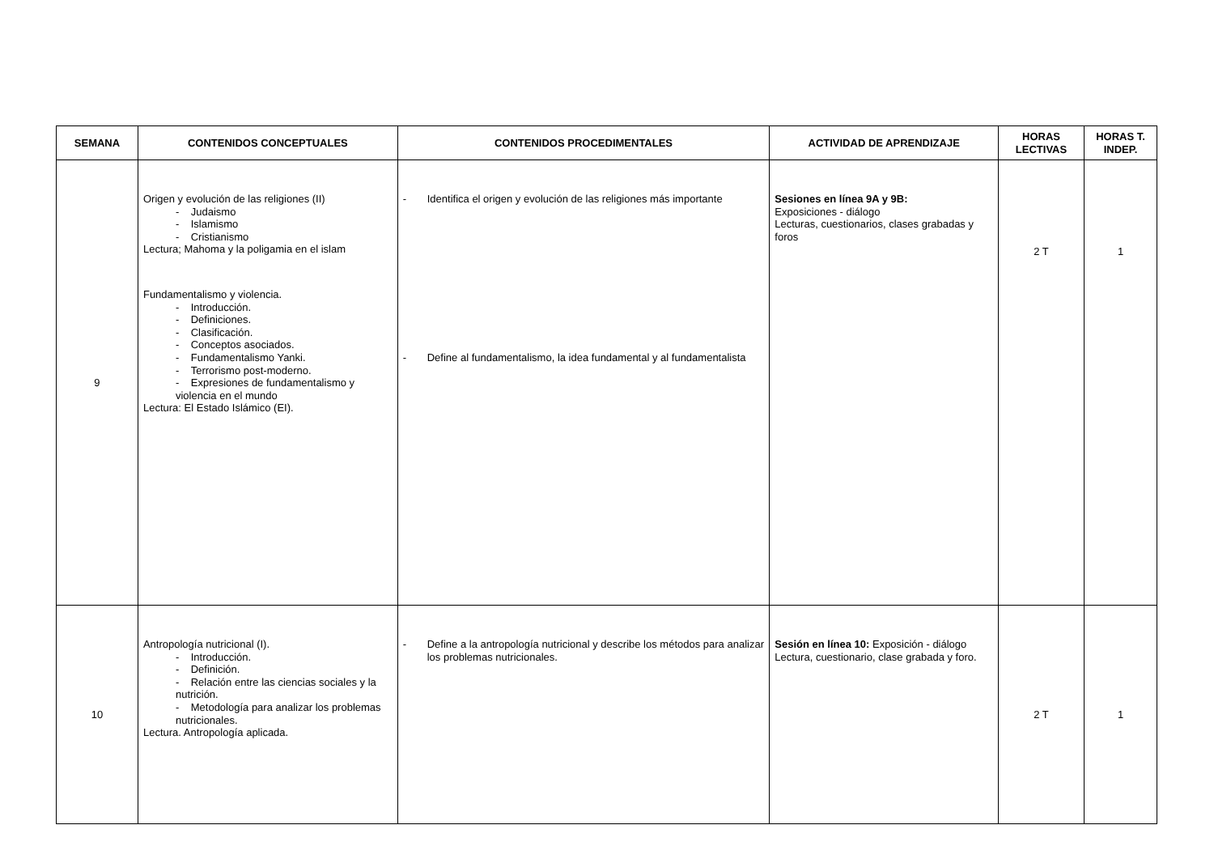| SEMANA | CONTENIDOS CONCEPTUALES | CONTENIDOS PROCEDIMENTALES | ACTIVIDAD DE APRENDIZAJE | HORAS LECTIVAS | HORAS T. INDEP. |
| --- | --- | --- | --- | --- | --- |
| 9 | Origen y evolución de las religiones (II) - Judaismo - Islamismo - Cristianismo Lectura; Mahoma y la poligamia en el islam Fundamentalismo y violencia. - Introducción. - Definiciones. - Clasificación. - Conceptos asociados. - Fundamentalismo Yanki. - Terrorismo post-moderno. - Expresiones de fundamentalismo y violencia en el mundo Lectura: El Estado Islámico (EI). | - Identifica el origen y evolución de las religiones más importante - Define al fundamentalismo, la idea fundamental y al fundamentalista | Sesiones en línea 9A y 9B: Exposiciones - diálogo Lecturas, cuestionarios, clases grabadas y foros | 2 T | 1 |
| 10 | Antropología nutricional (I). - Introducción. - Definición. - Relación entre las ciencias sociales y la nutrición. - Metodología para analizar los problemas nutricionales. Lectura. Antropología aplicada. | - Define a la antropología nutricional y describe los métodos para analizar los problemas nutricionales. | Sesión en línea 10: Exposición - diálogo Lectura, cuestionario, clase grabada y foro. | 2 T | 1 |